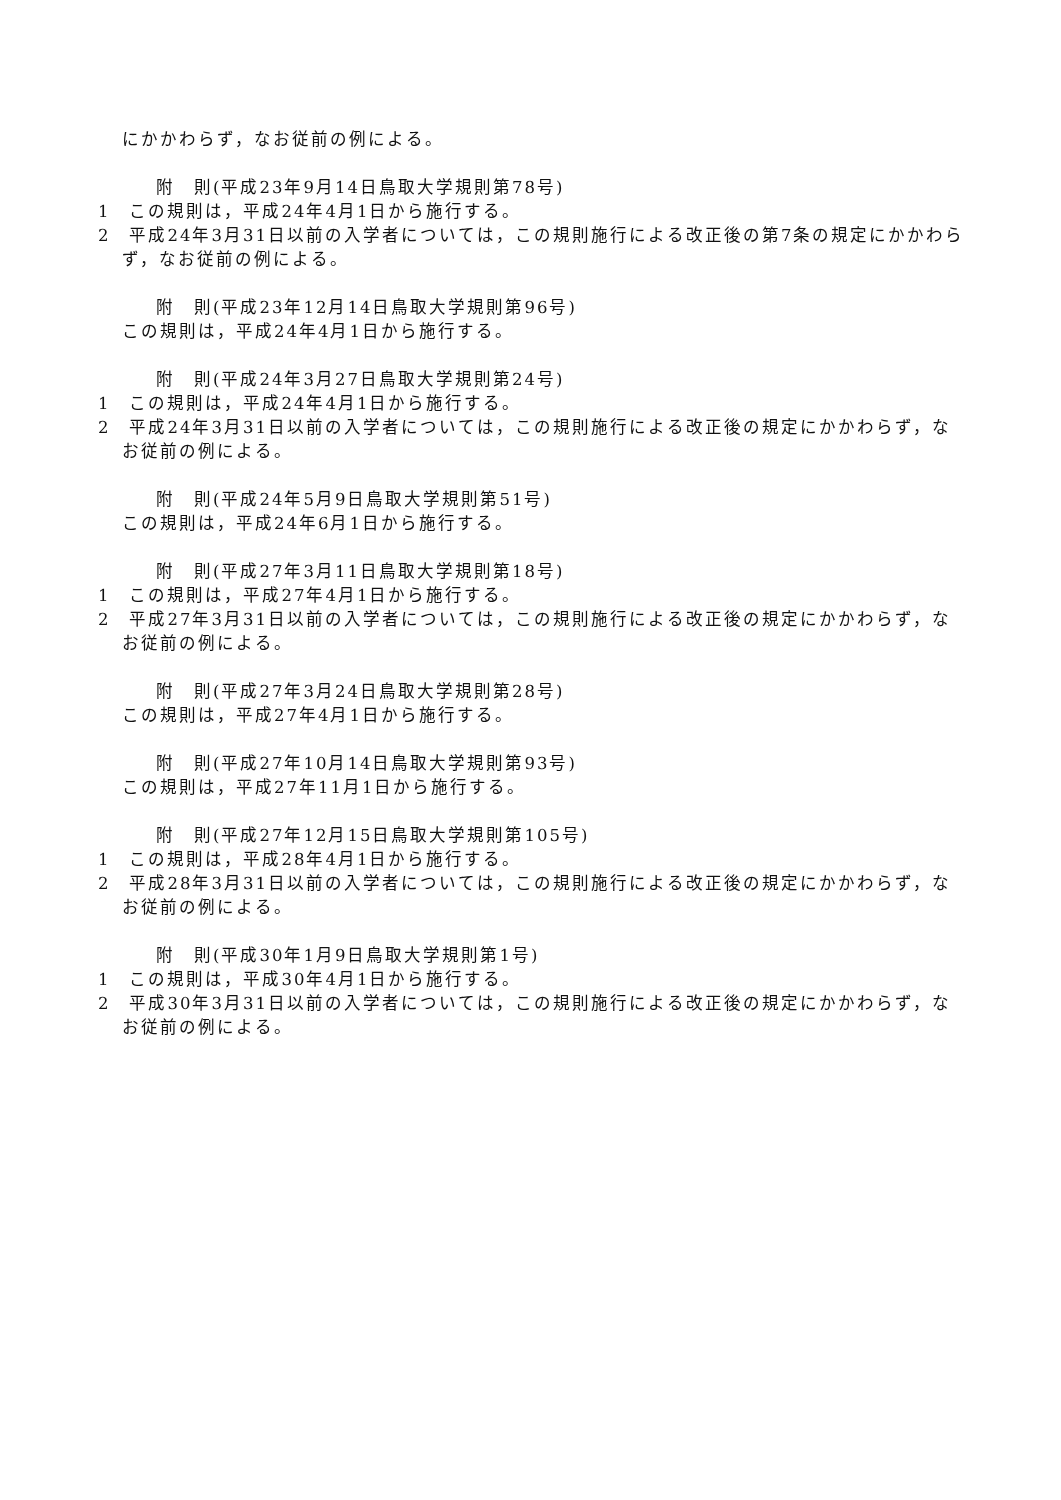にかかわらず，なお従前の例による。
附　則(平成23年9月14日鳥取大学規則第78号)
1　この規則は，平成24年4月1日から施行する。
2　平成24年3月31日以前の入学者については，この規則施行による改正後の第7条の規定にかかわらず，なお従前の例による。
附　則(平成23年12月14日鳥取大学規則第96号)
この規則は，平成24年4月1日から施行する。
附　則(平成24年3月27日鳥取大学規則第24号)
1　この規則は，平成24年4月1日から施行する。
2　平成24年3月31日以前の入学者については，この規則施行による改正後の規定にかかわらず，なお従前の例による。
附　則(平成24年5月9日鳥取大学規則第51号)
この規則は，平成24年6月1日から施行する。
附　則(平成27年3月11日鳥取大学規則第18号)
1　この規則は，平成27年4月1日から施行する。
2　平成27年3月31日以前の入学者については，この規則施行による改正後の規定にかかわらず，なお従前の例による。
附　則(平成27年3月24日鳥取大学規則第28号)
この規則は，平成27年4月1日から施行する。
附　則(平成27年10月14日鳥取大学規則第93号)
この規則は，平成27年11月1日から施行する。
附　則(平成27年12月15日鳥取大学規則第105号)
1　この規則は，平成28年4月1日から施行する。
2　平成28年3月31日以前の入学者については，この規則施行による改正後の規定にかかわらず，なお従前の例による。
附　則(平成30年1月9日鳥取大学規則第1号)
1　この規則は，平成30年4月1日から施行する。
2　平成30年3月31日以前の入学者については，この規則施行による改正後の規定にかかわらず，なお従前の例による。